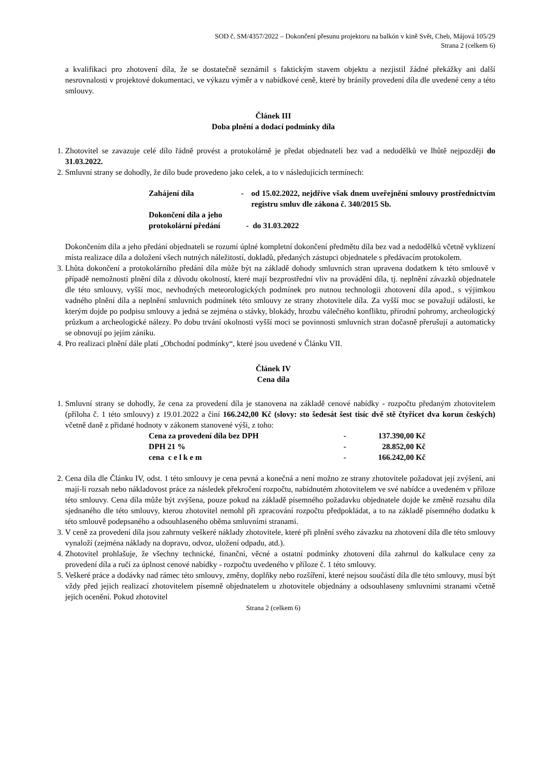SOD č. SM/4357/2022 – Dokončení přesunu projektoru na balkón v kině Svět, Cheb, Májová 105/29
Strana 2 (celkem 6)
a kvalifikaci pro zhotovení díla, že se dostatečně seznámil s faktickým stavem objektu a nezjistil žádné překážky ani další nesrovnalosti v projektové dokumentaci, ve výkazu výměr a v nabídkové ceně, které by bránily provedení díla dle uvedené ceny a této smlouvy.
Článek III
Doba plnění a dodací podmínky díla
1. Zhotovitel se zavazuje celé dílo řádně provést a protokolárně je předat objednateli bez vad a nedodělků ve lhůtě nejpozději do 31.03.2022.
2. Smluvní strany se dohodly, že dílo bude provedeno jako celek, a to v následujících termínech:
| Zahájení díla | - | od 15.02.2022, nejdříve však dnem uveřejnění smlouvy prostřednictvím registru smluv dle zákona č. 340/2015 Sb. |
| Dokončení díla a jeho protokolární předání - do 31.03.2022 | | |
Dokončením díla a jeho předání objednateli se rozumí úplné kompletní dokončení předmětu díla bez vad a nedodělků včetně vyklizení místa realizace díla a doložení všech nutných náležitostí, dokladů, předaných zástupci objednatele s předávacím protokolem.
3. Lhůta dokončení a protokolárního předání díla může být na základě dohody smluvních stran upravena dodatkem k této smlouvě v případě nemožnosti plnění díla z důvodu okolností, které mají bezprostřední vliv na provádění díla, tj. neplnění závazků objednatele dle této smlouvy, vyšší moc, nevhodných meteorologických podmínek pro nutnou technologii zhotovení díla apod., s výjimkou vadného plnění díla a neplnění smluvních podmínek této smlouvy ze strany zhotovitele díla. Za vyšší moc se považují události, ke kterým dojde po podpisu smlouvy a jedná se zejména o stávky, blokády, hrozbu válečného konfliktu, přírodní pohromy, archeologický průzkum a archeologické nálezy. Po dobu trvání okolnosti vyšší moci se povinnosti smluvních stran dočasně přerušují a automaticky se obnovují po jejím zániku.
4. Pro realizaci plnění dále platí „Obchodní podmínky“, které jsou uvedené v Článku VII.
Článek IV
Cena díla
1. Smluvní strany se dohodly, že cena za provedení díla je stanovena na základě cenové nabídky - rozpočtu předaným zhotovitelem (příloha č. 1 této smlouvy) z 19.01.2022 a činí 166.242,00 Kč (slovy: sto šedesát šest tisíc dvě stě čtyřicet dva korun českých) včetně daně z přidané hodnoty v zákonem stanovené výši, z toho:
| Cena za provedení díla bez DPH | - | 137.390,00 Kč |
| DPH 21 % | - | 28.852,00 Kč |
| cena c e l k e m | - | 166.242,00 Kč |
2. Cena díla dle Článku IV, odst. 1 této smlouvy je cena pevná a konečná a není možno ze strany zhotovitele požadovat její zvýšení, ani mají-li rozsah nebo nákladovost práce za následek překročení rozpočtu, nabídnutém zhotovitelem ve své nabídce a uvedeném v příloze této smlouvy. Cena díla může být zvýšena, pouze pokud na základě písemného požadavku objednatele dojde ke změně rozsahu díla sjednaného dle této smlouvy, kterou zhotovitel nemohl při zpracování rozpočtu předpokládat, a to na základě písemného dodatku k této smlouvě podepsaného a odsouhlaseného oběma smluvními stranami.
3. V ceně za provedení díla jsou zahrnuty veškeré náklady zhotovitele, které při plnění svého závazku na zhotovení díla dle této smlouvy vynaloží (zejména náklady na dopravu, odvoz, uložení odpadu, atd.).
4. Zhotovitel prohlašuje, že všechny technické, finanční, věcné a ostatní podmínky zhotovení díla zahrnul do kalkulace ceny za provedení díla a ručí za úplnost cenové nabídky - rozpočtu uvedeného v příloze č. 1 této smlouvy.
5. Veškeré práce a dodávky nad rámec této smlouvy, změny, doplňky nebo rozšíření, které nejsou součástí díla dle této smlouvy, musí být vždy před jejich realizací zhotovitelem písemně objednatelem u zhotovitele objednány a odsouhlaseny smluvními stranami včetně jejich ocenění. Pokud zhotovitel
Strana 2 (celkem 6)